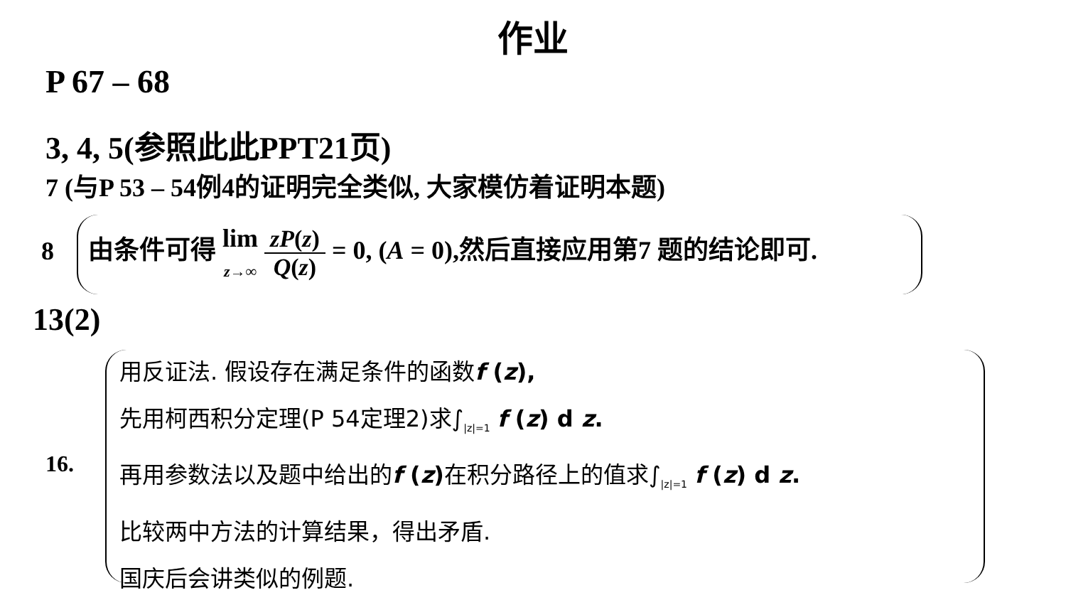作业
P 67 – 68
3, 4, 5(参照此此PPT21页)
7 (与P 53 – 54例4的证明完全类似, 大家模仿着证明本题)
8
由条件可得 lim
z→∞ zP(z) Q(z) = 0, (A = 0),然后直接应用第7 题的结论即可.
13(2)
16.
用反证法. 假设存在满足条件的函数f (z),
先用柯西积分定理(P 54定理2)求∫<sub>|z|=1</sub> f (z) d z.
再用参数法以及题中给出的f (z) 在积分路径上的值求∫<sub>|z|=1</sub> f (z) d z.
比较两中方法的计算结果，得出矛盾.
国庆后会讲类似的例题.